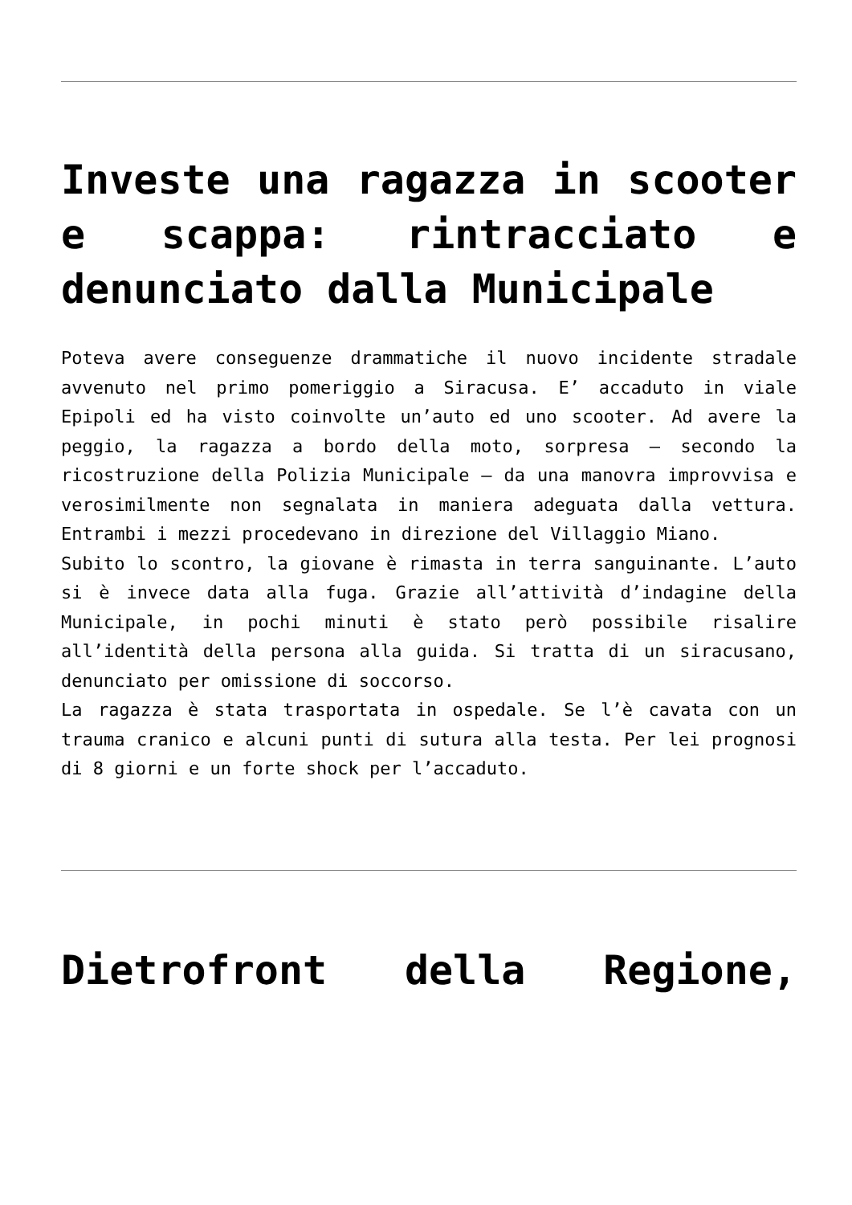Investe una ragazza in scooter e scappa: rintracciato e denunciato dalla Municipale
Poteva avere conseguenze drammatiche il nuovo incidente stradale avvenuto nel primo pomeriggio a Siracusa. E’ accaduto in viale Epipoli ed ha visto coinvolte un’auto ed uno scooter. Ad avere la peggio, la ragazza a bordo della moto, sorpresa – secondo la ricostruzione della Polizia Municipale – da una manovra improvvisa e verosimilmente non segnalata in maniera adeguata dalla vettura. Entrambi i mezzi procedevano in direzione del Villaggio Miano.
Subito lo scontro, la giovane è rimasta in terra sanguinante. L’auto si è invece data alla fuga. Grazie all’attività d’indagine della Municipale, in pochi minuti è stato però possibile risalire all’identità della persona alla guida. Si tratta di un siracusano, denunciato per omissione di soccorso.
La ragazza è stata trasportata in ospedale. Se l’è cavata con un trauma cranico e alcuni punti di sutura alla testa. Per lei prognosi di 8 giorni e un forte shock per l’accaduto.
Dietrofront della Regione,